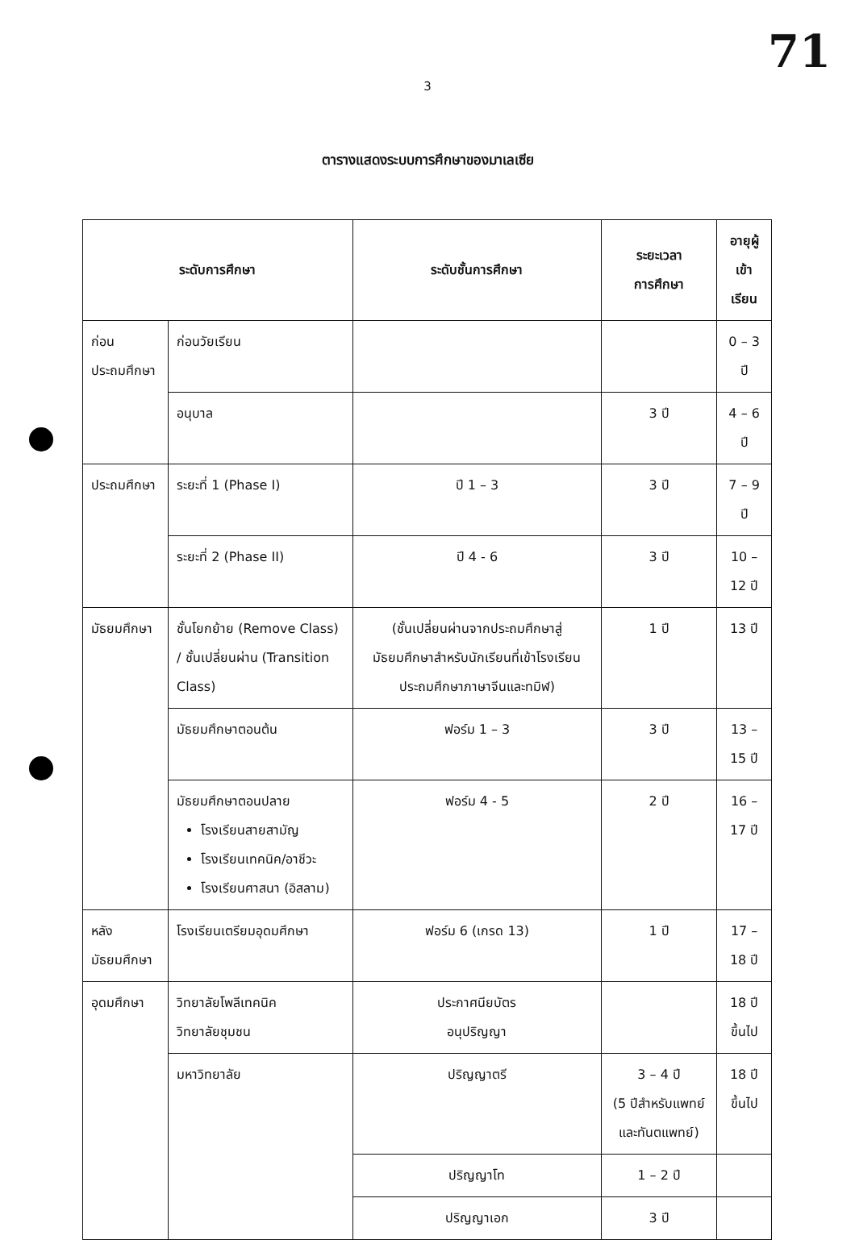71
3
ตารางแสดงระบบการศึกษาของมาเลเซีย
| ระดับการศึกษา | | ระดับชั้นการศึกษา | ระยะเวลา การศึกษา | อายุผู้เข้า เรียน |
| --- | --- | --- | --- | --- |
| ก่อน ประถมศึกษา | ก่อนวัยเรียน | | | 0 – 3 ปี |
| | อนุบาล | | 3 ปี | 4 – 6 ปี |
| ประถมศึกษา | ระยะที่ 1 (Phase I) | ปี 1 – 3 | 3 ปี | 7 – 9 ปี |
| | ระยะที่ 2 (Phase II) | ปี 4 - 6 | 3 ปี | 10 – 12 ปี |
| มัธยมศึกษา | ชั้นโยกย้าย (Remove Class) / ชั้นเปลี่ยนผ่าน (Transition Class) | (ชั้นเปลี่ยนผ่านจากประถมศึกษาสู่มัธยมศึกษาสำหรับนักเรียนที่เข้าโรงเรียนประถมศึกษาภาษาจีนและทมิฬ) | 1 ปี | 13 ปี |
| | มัธยมศึกษาตอนต้น | ฟอร์ม 1 – 3 | 3 ปี | 13 – 15 ปี |
| | มัธยมศึกษาตอนปลาย โรงเรียนสายสามัญ โรงเรียนเทคนิค/อาชีวะ โรงเรียนศาสนา (อิสลาม) | ฟอร์ม 4 - 5 | 2 ปี | 16 – 17 ปี |
| หลังมัธยมศึกษา | โรงเรียนเตรียมอุดมศึกษา | ฟอร์ม 6 (เกรด 13) | 1 ปี | 17 – 18 ปี |
| อุดมศึกษา | วิทยาลัยโพลีเทคนิค วิทยาลัยชุมชน | ประกาศนียบัตร อนุปริญญา | | 18 ปีขึ้นไป |
| | มหาวิทยาลัย | ปริญญาตรี | 3 – 4 ปี (5 ปีสำหรับแพทย์และทันตแพทย์) | 18 ปีขึ้นไป |
| | | ปริญญาโท | 1 – 2 ปี | |
| | | ปริญญาเอก | 3 ปี | |